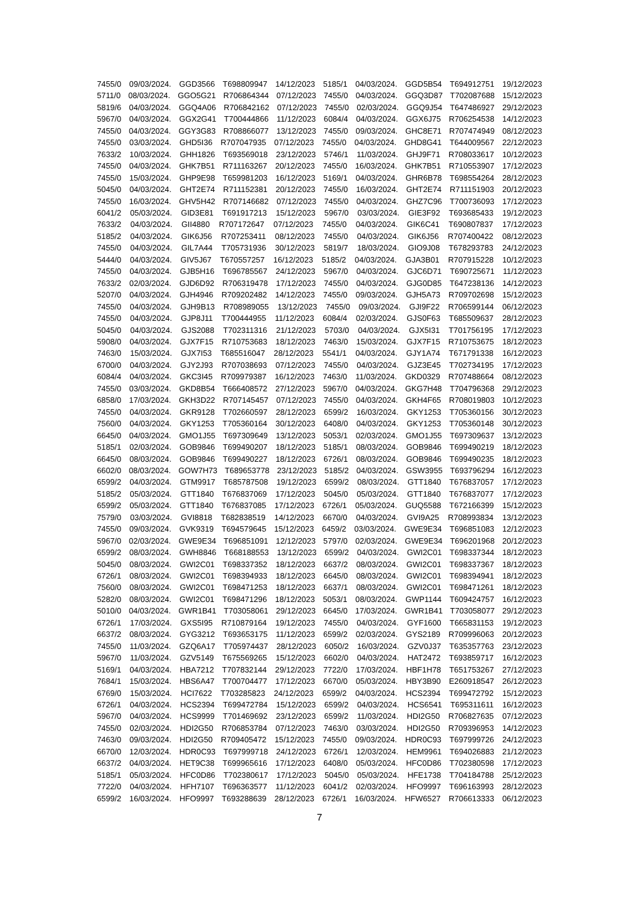7455/0 09/03/2024. GGD3566 T698809947 14/12/2023 5185/1 04/03/2024. GGD5B54 T694912751 19/12/2023
5711/0 08/03/2024. GGO5G21 R706864344 07/12/2023 7455/0 04/03/2024. GGQ3D87 T702087688 15/12/2023
5819/6 04/03/2024. GGQ4A06 R706842162 07/12/2023 7455/0 02/03/2024. GGQ9J54 T647486927 29/12/2023
5967/0 04/03/2024. GGX2G41 T700444866 11/12/2023 6084/4 04/03/2024. GGX6J75 R706254538 14/12/2023
7455/0 04/03/2024. GGY3G83 R708866077 13/12/2023 7455/0 09/03/2024. GHC8E71 R707474949 08/12/2023
7455/0 03/03/2024. GHD5I36 R707047935 07/12/2023 7455/0 04/03/2024. GHD8G41 T644009567 22/12/2023
7633/2 10/03/2024. GHH1826 T693569018 23/12/2023 5746/1 11/03/2024. GHJ9F71 R708033617 10/12/2023
7455/0 04/03/2024. GHK7B51 R711163267 20/12/2023 7455/0 16/03/2024. GHK7B51 R710553907 17/12/2023
7455/0 15/03/2024. GHP9E98 T659981203 16/12/2023 5169/1 04/03/2024. GHR6B78 T698554264 28/12/2023
5045/0 04/03/2024. GHT2E74 R711152381 20/12/2023 7455/0 16/03/2024. GHT2E74 R711151903 20/12/2023
7455/0 16/03/2024. GHV5H42 R707146682 07/12/2023 7455/0 04/03/2024. GHZ7C96 T700736093 17/12/2023
6041/2 05/03/2024. GID3E81 T691917213 15/12/2023 5967/0 03/03/2024. GIE3F92 T693685433 19/12/2023
7633/2 04/03/2024. GII4880 R707172647 07/12/2023 7455/0 04/03/2024. GIK6C41 T690807837 17/12/2023
5185/2 04/03/2024. GIK6J56 R707253411 08/12/2023 7455/0 04/03/2024. GIK6J56 R707400422 08/12/2023
7455/0 04/03/2024. GIL7A44 T705731936 30/12/2023 5819/7 18/03/2024. GIO9J08 T678293783 24/12/2023
5444/0 04/03/2024. GIV5J67 T670557257 16/12/2023 5185/2 04/03/2024. GJA3B01 R707915228 10/12/2023
7455/0 04/03/2024. GJB5H16 T696785567 24/12/2023 5967/0 04/03/2024. GJC6D71 T690725671 11/12/2023
7633/2 02/03/2024. GJD6D92 R706319478 17/12/2023 7455/0 04/03/2024. GJG0D85 T647238136 14/12/2023
5207/0 04/03/2024. GJH4946 R709202482 14/12/2023 7455/0 09/03/2024. GJH5A73 R709702698 15/12/2023
7455/0 04/03/2024. GJH9B13 R708989055 13/12/2023 7455/0 09/03/2024. GJI9F22 R706599144 06/12/2023
7455/0 04/03/2024. GJP8J11 T700444955 11/12/2023 6084/4 02/03/2024. GJS0F63 T685509637 28/12/2023
5045/0 04/03/2024. GJS2088 T702311316 21/12/2023 5703/0 04/03/2024. GJX5I31 T701756195 17/12/2023
5908/0 04/03/2024. GJX7F15 R710753683 18/12/2023 7463/0 15/03/2024. GJX7F15 R710753675 18/12/2023
7463/0 15/03/2024. GJX7I53 T685516047 28/12/2023 5541/1 04/03/2024. GJY1A74 T671791338 16/12/2023
6700/0 04/03/2024. GJY2J93 R707038693 07/12/2023 7455/0 04/03/2024. GJZ3E45 T702734195 17/12/2023
6084/4 04/03/2024. GKC3I45 R709979387 16/12/2023 7463/0 11/03/2024. GKD0329 R707488664 08/12/2023
7455/0 03/03/2024. GKD8B54 T666408572 27/12/2023 5967/0 04/03/2024. GKG7H48 T704796368 29/12/2023
6858/0 17/03/2024. GKH3D22 R707145457 07/12/2023 7455/0 04/03/2024. GKH4F65 R708019803 10/12/2023
7455/0 04/03/2024. GKR9128 T702660597 28/12/2023 6599/2 16/03/2024. GKY1253 T705360156 30/12/2023
7560/0 04/03/2024. GKY1253 T705360164 30/12/2023 6408/0 04/03/2024. GKY1253 T705360148 30/12/2023
6645/0 04/03/2024. GMO1J55 T697309649 13/12/2023 5053/1 02/03/2024. GMO1J55 T697309637 13/12/2023
5185/1 02/03/2024. GOB9846 T699490207 18/12/2023 5185/1 08/03/2024. GOB9846 T699490219 18/12/2023
6645/0 08/03/2024. GOB9846 T699490227 18/12/2023 6726/1 08/03/2024. GOB9846 T699490235 18/12/2023
6602/0 08/03/2024. GOW7H73 T689653778 23/12/2023 5185/2 04/03/2024. GSW3955 T693796294 16/12/2023
6599/2 04/03/2024. GTM9917 T685787508 19/12/2023 6599/2 08/03/2024. GTT1840 T676837057 17/12/2023
5185/2 05/03/2024. GTT1840 T676837069 17/12/2023 5045/0 05/03/2024. GTT1840 T676837077 17/12/2023
6599/2 05/03/2024. GTT1840 T676837085 17/12/2023 6726/1 05/03/2024. GUQ5588 T672166399 15/12/2023
7579/0 03/03/2024. GVI8818 T682838519 14/12/2023 6670/0 04/03/2024. GVI9A25 R708993834 13/12/2023
7455/0 09/03/2024. GVK9319 T694579645 15/12/2023 6459/2 03/03/2024. GWE9E34 T696851083 12/12/2023
5967/0 02/03/2024. GWE9E34 T696851091 12/12/2023 5797/0 02/03/2024. GWE9E34 T696201968 20/12/2023
6599/2 08/03/2024. GWH8846 T668188553 13/12/2023 6599/2 04/03/2024. GWI2C01 T698337344 18/12/2023
5045/0 08/03/2024. GWI2C01 T698337352 18/12/2023 6637/2 08/03/2024. GWI2C01 T698337367 18/12/2023
6726/1 08/03/2024. GWI2C01 T698394933 18/12/2023 6645/0 08/03/2024. GWI2C01 T698394941 18/12/2023
7560/0 08/03/2024. GWI2C01 T698471253 18/12/2023 6637/1 08/03/2024. GWI2C01 T698471261 18/12/2023
5282/0 08/03/2024. GWI2C01 T698471296 18/12/2023 5053/1 08/03/2024. GWP1144 T609424757 16/12/2023
5010/0 04/03/2024. GWR1B41 T703058061 29/12/2023 6645/0 17/03/2024. GWR1B41 T703058077 29/12/2023
6726/1 17/03/2024. GXS5I95 R710879164 19/12/2023 7455/0 04/03/2024. GYF1600 T665831153 19/12/2023
6637/2 08/03/2024. GYG3212 T693653175 11/12/2023 6599/2 02/03/2024. GYS2189 R709996063 20/12/2023
7455/0 11/03/2024. GZQ6A17 T705974437 28/12/2023 6050/2 16/03/2024. GZV0J37 T635357763 23/12/2023
5967/0 11/03/2024. GZV5149 T675569265 15/12/2023 6602/0 04/03/2024. HAT2472 T693859717 16/12/2023
5169/1 04/03/2024. HBA7212 T707832144 29/12/2023 7722/0 17/03/2024. HBF1H78 T651753267 27/12/2023
7684/1 15/03/2024. HBS6A47 T700704477 17/12/2023 6670/0 05/03/2024. HBY3B90 E260918547 26/12/2023
6769/0 15/03/2024. HCI7622 T703285823 24/12/2023 6599/2 04/03/2024. HCS2394 T699472792 15/12/2023
6726/1 04/03/2024. HCS2394 T699472784 15/12/2023 6599/2 04/03/2024. HCS6541 T695311611 16/12/2023
5967/0 04/03/2024. HCS9999 T701469692 23/12/2023 6599/2 11/03/2024. HDI2G50 R706827635 07/12/2023
7455/0 02/03/2024. HDI2G50 R706853784 07/12/2023 7463/0 03/03/2024. HDI2G50 R709396953 14/12/2023
7463/0 09/03/2024. HDI2G50 R709405472 15/12/2023 7455/0 09/03/2024. HDR0C93 T697999726 24/12/2023
6670/0 12/03/2024. HDR0C93 T697999718 24/12/2023 6726/1 12/03/2024. HEM9961 T694026883 21/12/2023
6637/2 04/03/2024. HET9C38 T699965616 17/12/2023 6408/0 05/03/2024. HFC0D86 T702380598 17/12/2023
5185/1 05/03/2024. HFC0D86 T702380617 17/12/2023 5045/0 05/03/2024. HFE1738 T704184788 25/12/2023
7722/0 04/03/2024. HFH7107 T696363577 11/12/2023 6041/2 02/03/2024. HFO9997 T696163993 28/12/2023
6599/2 16/03/2024. HFO9997 T693288639 28/12/2023 6726/1 16/03/2024. HFW6527 R706613333 06/12/2023
7